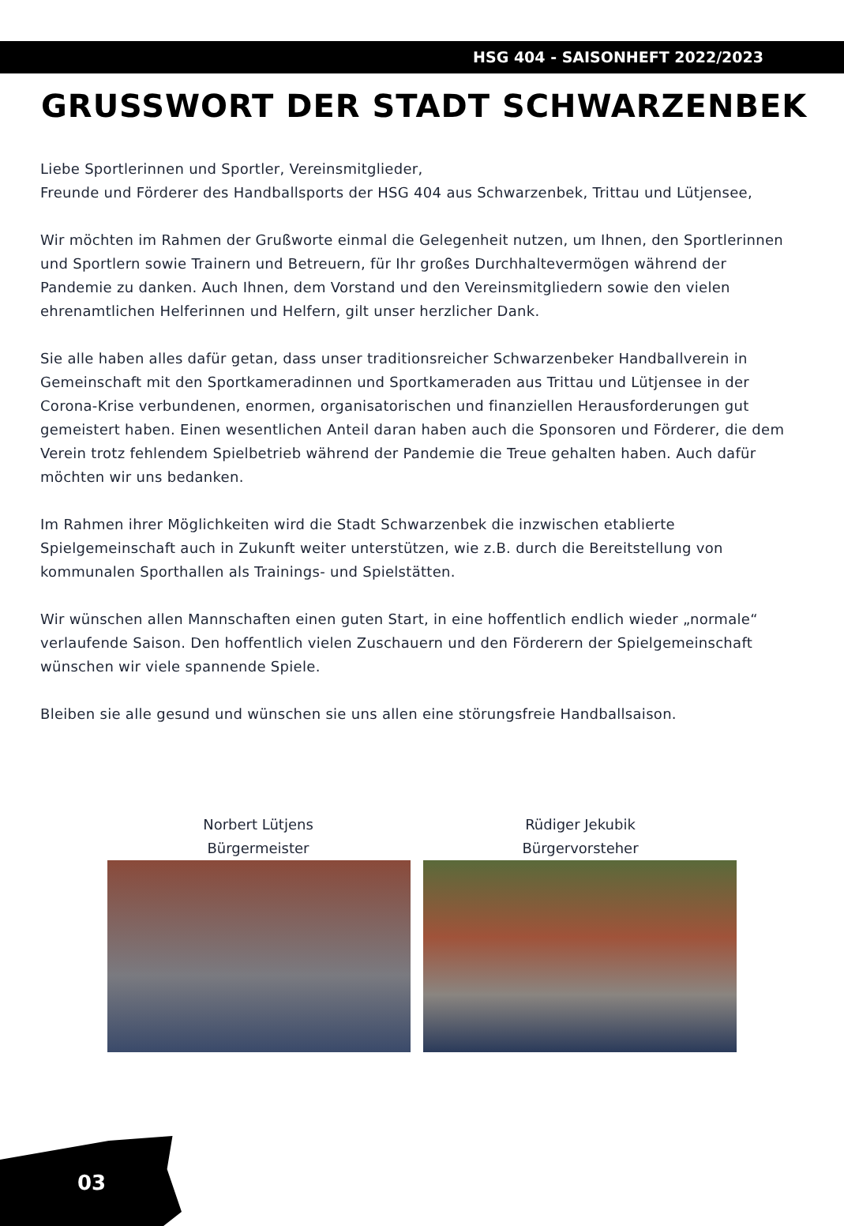HSG 404 - SAISONHEFT 2022/2023
GRUSSWORT DER STADT SCHWARZENBEK
Liebe Sportlerinnen und Sportler, Vereinsmitglieder,
Freunde und Förderer des Handballsports der HSG 404 aus Schwarzenbek, Trittau und Lütjensee,
Wir möchten im Rahmen der Grußworte einmal die Gelegenheit nutzen, um Ihnen, den Sportlerinnen und Sportlern sowie Trainern und Betreuern, für Ihr großes Durchhaltevermögen während der Pandemie zu danken. Auch Ihnen, dem Vorstand und den Vereinsmitgliedern sowie den vielen ehrenamtlichen Helferinnen und Helfern, gilt unser herzlicher Dank.
Sie alle haben alles dafür getan, dass unser traditionsreicher Schwarzenbeker Handballverein in Gemeinschaft mit den Sportkameradinnen und Sportkameraden aus Trittau und Lütjensee in der Corona-Krise verbundenen, enormen, organisatorischen und finanziellen Herausforderungen gut gemeistert haben. Einen wesentlichen Anteil daran haben auch die Sponsoren und Förderer, die dem Verein trotz fehlendem Spielbetrieb während der Pandemie die Treue gehalten haben. Auch dafür möchten wir uns bedanken.
Im Rahmen ihrer Möglichkeiten wird die Stadt Schwarzenbek die inzwischen etablierte Spielgemeinschaft auch in Zukunft weiter unterstützen, wie z.B. durch die Bereitstellung von kommunalen Sporthallen als Trainings- und Spielstätten.
Wir wünschen allen Mannschaften einen guten Start, in eine hoffentlich endlich wieder „normale“ verlaufende Saison. Den hoffentlich vielen Zuschauern und den Förderern der Spielgemeinschaft wünschen wir viele spannende Spiele.
Bleiben sie alle gesund und wünschen sie uns allen eine störungsfreie Handballsaison.
Norbert Lütjens
Bürgermeister
Rüdiger Jekubik
Bürgervorsteher
03